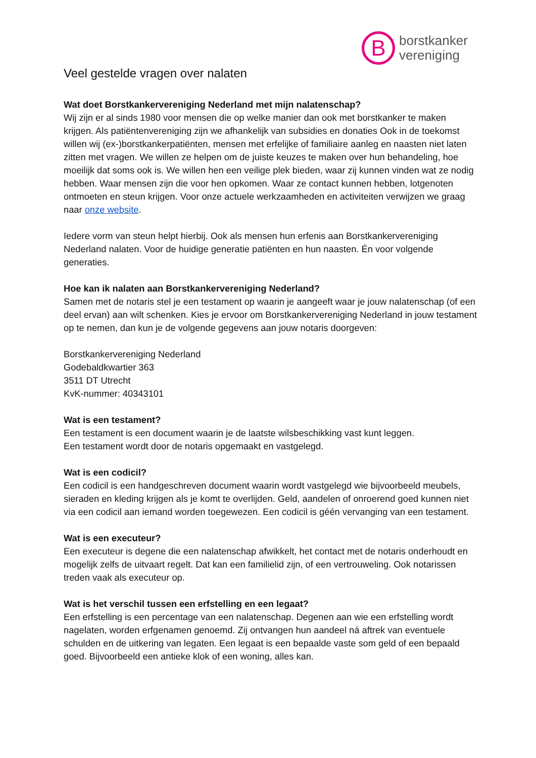B
borstkanker
vereniging
Veel gestelde vragen over nalaten
Wat doet Borstkankervereniging Nederland met mijn nalatenschap?
Wij zijn er al sinds 1980 voor mensen die op welke manier dan ook met borstkanker te maken krijgen. Als patiëntenvereniging zijn we afhankelijk van subsidies en donaties Ook in de toekomst willen wij (ex-)borstkankerpatiënten, mensen met erfelijke of familiaire aanleg en naasten niet laten zitten met vragen. We willen ze helpen om de juiste keuzes te maken over hun behandeling, hoe moeilijk dat soms ook is. We willen hen een veilige plek bieden, waar zij kunnen vinden wat ze nodig hebben. Waar mensen zijn die voor hen opkomen. Waar ze contact kunnen hebben, lotgenoten ontmoeten en steun krijgen. Voor onze actuele werkzaamheden en activiteiten verwijzen we graag naar onze website.
Iedere vorm van steun helpt hierbij. Ook als mensen hun erfenis aan Borstkankervereniging Nederland nalaten. Voor de huidige generatie patiënten en hun naasten. Én voor volgende generaties.
Hoe kan ik nalaten aan Borstkankervereniging Nederland?
Samen met de notaris stel je een testament op waarin je aangeeft waar je jouw nalatenschap (of een deel ervan) aan wilt schenken. Kies je ervoor om Borstkankervereniging Nederland in jouw testament op te nemen, dan kun je de volgende gegevens aan jouw notaris doorgeven:
Borstkankervereniging Nederland
Godebaldkwartier 363
3511 DT Utrecht
KvK-nummer: 40343101
Wat is een testament?
Een testament is een document waarin je de laatste wilsbeschikking vast kunt leggen.
Een testament wordt door de notaris opgemaakt en vastgelegd.
Wat is een codicil?
Een codicil is een handgeschreven document waarin wordt vastgelegd wie bijvoorbeeld meubels, sieraden en kleding krijgen als je komt te overlijden. Geld, aandelen of onroerend goed kunnen niet via een codicil aan iemand worden toegewezen. Een codicil is géén vervanging van een testament.
Wat is een executeur?
Een executeur is degene die een nalatenschap afwikkelt, het contact met de notaris onderhoudt en mogelijk zelfs de uitvaart regelt. Dat kan een familielid zijn, of een vertrouweling. Ook notarissen treden vaak als executeur op.
Wat is het verschil tussen een erfstelling en een legaat?
Een erfstelling is een percentage van een nalatenschap. Degenen aan wie een erfstelling wordt nagelaten, worden erfgenamen genoemd. Zij ontvangen hun aandeel ná aftrek van eventuele schulden en de uitkering van legaten. Een legaat is een bepaalde vaste som geld of een bepaald goed. Bijvoorbeeld een antieke klok of een woning, alles kan.